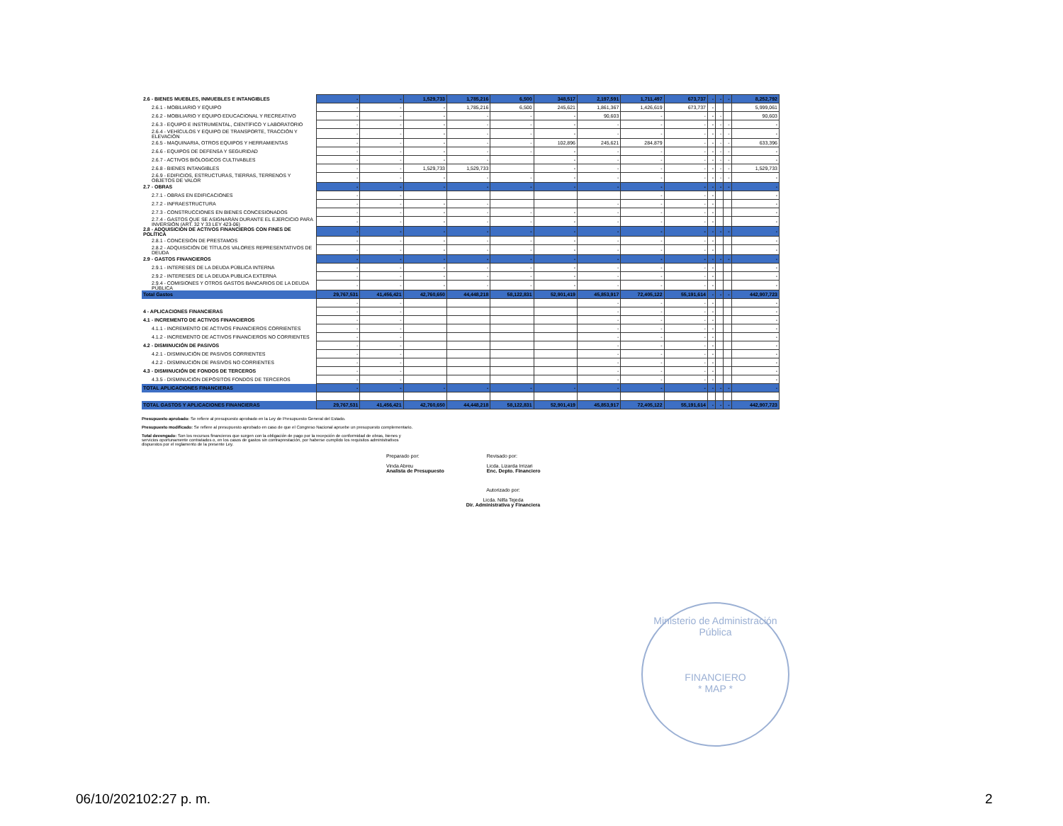| 2.6 - BIENES MUEBLES, INMUEBLES E INTANGIBLES | - | - | 1,529,733 | 1,785,216 | 6,500 | 348,517 | 2,197,591 | 1,711,497 | 673,737 | - | - | - | 8,252,792 |
| 2.6.1 - MOBILIARIO Y EQUIPO | - | - | - | 1,785,216 | 6,500 | 245,621 | 1,861,367 | 1,426,619 | 673,737 | - | | | 5,999,061 |
| 2.6.2 - MOBILIARIO Y EQUIPO EDUCACIONAL Y RECREATIVO | - | - | - | - | - | - | 90,603 | - | - | - | - | | 90,603 |
| 2.6.3 - EQUIPO E INSTRUMENTAL, CIENTÍFICO Y LABORATORIO | - | - | - | - | - | - | - | - | - | - | - | - | - |
| 2.6.4 - VEHÍCULOS Y EQUIPO DE TRANSPORTE, TRACCIÓN Y ELEVACIÓN | - | - | - | - | - | - | - | - | - | - | - | - | - |
| 2.6.5 - MAQUINARIA, OTROS EQUIPOS Y HERRAMIENTAS | - | - | - | - | - | 102,896 | 245,621 | 284,879 | - | - | - | - | 633,396 |
| 2.6.6 - EQUIPOS DE DEFENSA Y SEGURIDAD | - | - | - | - | - | - | - | - | - | - | - | - | - |
| 2.6.7 - ACTIVOS BIÓLOGICOS CULTIVABLES | - | - | - | - | | - | - | - | - | - | - | - | - |
| 2.6.8 - BIENES INTANGIBLES | - | - | 1,529,733 | 1,529,733 | | - | - | - | - | - | - | - | 1,529,733 |
| 2.6.9 - EDIFICIOS, ESTRUCTURAS, TIERRAS, TERRENOS Y OBJETOS DE VALOR | - | - | - | - | - | - | - | - | - | - | - | - | - |
| 2.7 - OBRAS | - | - | - | - | - | - | - | - | - | - | - | - | - |
| 2.7.1 - OBRAS EN EDIFICACIONES | - | - | | | | | | - | - | - | | | - |
| 2.7.2 - INFRAESTRUCTURA | - | - | - | - | | | - | - | - | - | | | - |
| 2.7.3 - CONSTRUCCIONES EN BIENES CONCESIONADOS | - | - | - | - | - | - | - | - | - | - | | | - |
| 2.7.4 - GASTOS QUE SE ASIGNARÁN DURANTE EL EJERCICIO PARA INVERSIÓN (ART. 32 Y 33 LEY 423-06) | - | - | - | - | - | - | - | - | - | - | | | - |
| 2.8 - ADQUISICION DE ACTIVOS FINANCIEROS CON FINES DE POLÍTICA | - | - | - | - | - | - | - | - | - | - | - | - | - |
| 2.8.1 - CONCESIÓN DE PRESTAMOS | - | - | - | - | - | - | - | - | - | - | | | - |
| 2.8.2 - ADQUISICIÓN DE TÍTULOS VALORES REPRESENTATIVOS DE DEUDA | - | - | - | - | - | - | - | - | - | - | | | - |
| 2.9 - GASTOS FINANCIEROS | - | - | - | - | - | - | - | - | - | - | - | - | - |
| 2.9.1 - INTERESES DE LA DEUDA PÚBLICA INTERNA | - | - | - | - | - | - | - | - | - | - | | | - |
| 2.9.2 - INTERESES DE LA DEUDA PUBLICA EXTERNA | - | - | - | - | - | - | - | - | - | - | | | - |
| 2.9.4 - COMISIONES Y OTROS GASTOS BANCARIOS DE LA DEUDA PÚBLICA | - | - | - | - | - | - | - | - | - | - | | | - |
| Total Gastos | 29,767,531 | 41,456,421 | 42,760,650 | 44,448,218 | 58,122,831 | 52,901,419 | 45,853,917 | 72,405,122 | 55,191,614 | - | - | - | 442,907,723 |
| | - | - | | | | | - | - | - | - | | | - |
| 4 - APLICACIONES FINANCIERAS | - | - | | | | | - | - | - | - | | | - |
| 4.1 - INCREMENTO DE ACTIVOS FINANCIEROS | - | - | | | | | - | - | - | - | | | - |
| 4.1.1 - INCREMENTO DE ACTIVOS FINANCIEROS CORRIENTES | - | - | | | | | - | - | - | - | | | - |
| 4.1.2 - INCREMENTO DE ACTIVOS FINANCIEROS NO CORRIENTES | - | - | | | | | - | - | - | - | | | - |
| 4.2 - DISMINUCIÓN DE PASIVOS | - | - | | | | | - | - | - | - | | | - |
| 4.2.1 - DISMINUCIÓN DE PASIVOS CORRIENTES | - | - | | | | | - | - | - | - | | | - |
| 4.2.2 - DISMINUCIÓN DE PASIVOS NO CORRIENTES | - | - | | | | | - | - | - | - | | | - |
| 4.3 - DISMINUCIÓN DE FONDOS DE TERCEROS | - | - | | | | | - | - | - | - | | | - |
| 4.3.5 - DISMINUCIÓN DEPÓSITOS FONDOS DE TERCEROS | - | - | | | | | - | - | - | - | | | - |
| TOTAL APLICACIONES FINANCIERAS | - | - | - | - | - | - | - | - | - | - | - | - | - |
| TOTAL GASTOS Y APLICACIONES FINANCIERAS | 29,767,531 | 41,456,421 | 42,760,650 | 44,448,218 | 58,122,831 | 52,901,419 | 45,853,917 | 72,405,122 | 55,191,614 | - | - | - | 442,907,723 |
Presupuesto aprobado: Se refiere al presupuesto aprobado en la Ley de Presupuesto General del Estado.
Presupuesto modificado: Se refiere al presupuesto aprobado en caso de que el Congreso Nacional apruebe un presupuesto complementario.
Total devengado: Son los recursos financieros que surgen con la obligación de pago por la recepción de conformidad de obras, bienes y servicios oportunamente contratados o, en los casos de gastos sin contraprestación, por haberse cumplido los requisitos administrativos dispuestos por el reglamento de la presente Ley.
Preparado por:
Vinda Abreu
Analista de Presupuesto
Revisado por:
Licda. Lizarda Irrizari
Enc. Depto. Financiero
Autorizado por:
Licda. Nilfa Tejeda
Dir. Administrativa y Financiera
Ministerio de Administración Pública
FINANCIERO
* MAP *
06/10/202102:27 p. m. 2